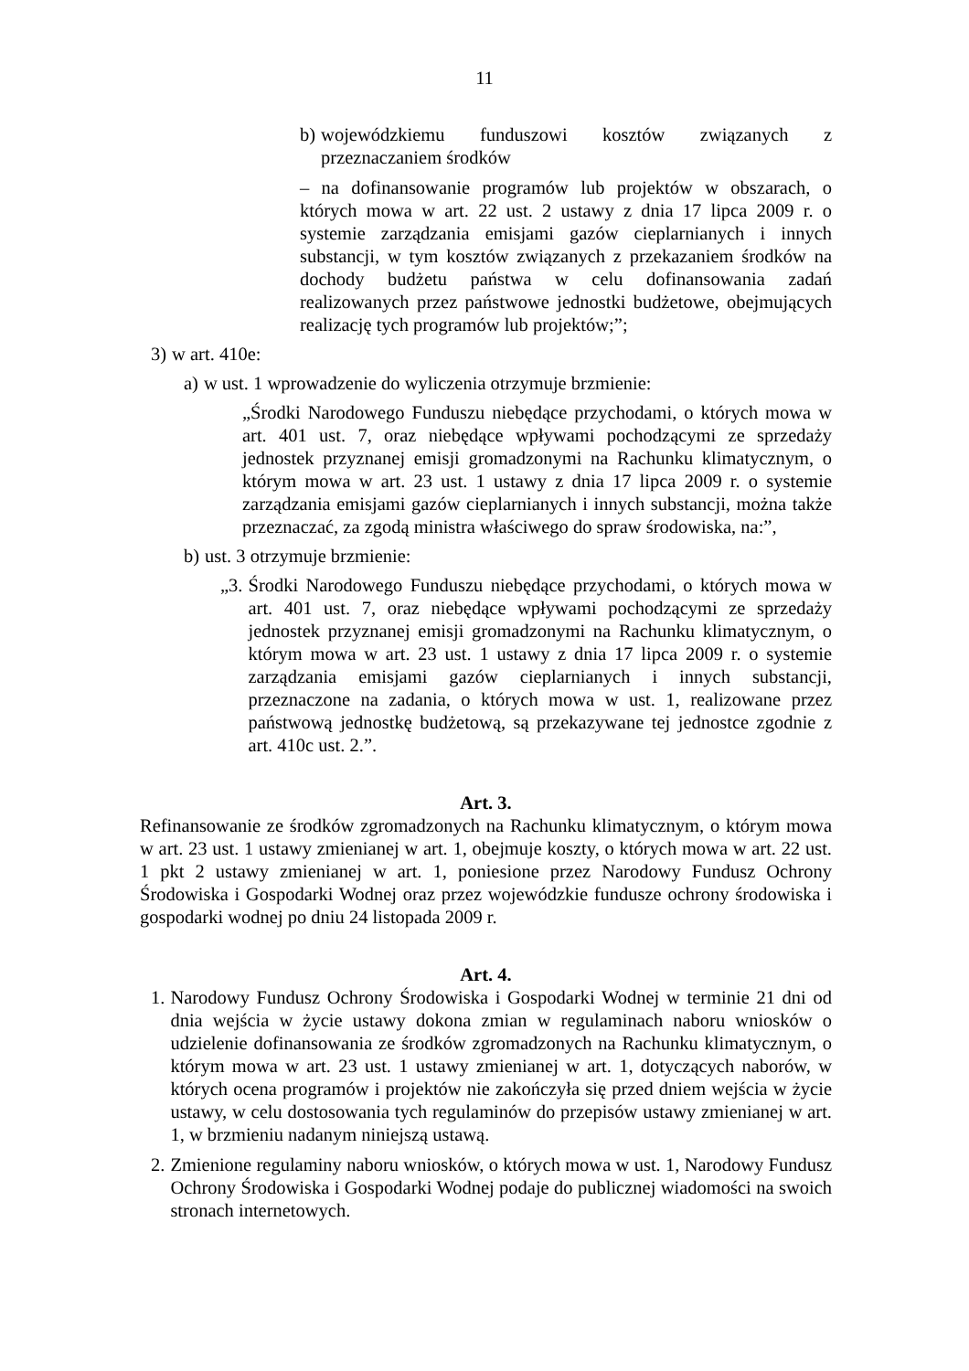11
b) wojewódzkiemu funduszowi kosztów związanych z przeznaczaniem środków
– na dofinansowanie programów lub projektów w obszarach, o których mowa w art. 22 ust. 2 ustawy z dnia 17 lipca 2009 r. o systemie zarządzania emisjami gazów cieplarnianych i innych substancji, w tym kosztów związanych z przekazaniem środków na dochody budżetu państwa w celu dofinansowania zadań realizowanych przez państwowe jednostki budżetowe, obejmujących realizację tych programów lub projektów;”;
3) w art. 410e:
a) w ust. 1 wprowadzenie do wyliczenia otrzymuje brzmienie:
„Środki Narodowego Funduszu niebędące przychodami, o których mowa w art. 401 ust. 7, oraz niebędące wpływami pochodzącymi ze sprzedaży jednostek przyznanej emisji gromadzonymi na Rachunku klimatycznym, o którym mowa w art. 23 ust. 1 ustawy z dnia 17 lipca 2009 r. o systemie zarządzania emisjami gazów cieplarnianych i innych substancji, można także przeznaczać, za zgodą ministra właściwego do spraw środowiska, na:”,
b) ust. 3 otrzymuje brzmienie:
„3. Środki Narodowego Funduszu niebędące przychodami, o których mowa w art. 401 ust. 7, oraz niebędące wpływami pochodzącymi ze sprzedaży jednostek przyznanej emisji gromadzonymi na Rachunku klimatycznym, o którym mowa w art. 23 ust. 1 ustawy z dnia 17 lipca 2009 r. o systemie zarządzania emisjami gazów cieplarnianych i innych substancji, przeznaczone na zadania, o których mowa w ust. 1, realizowane przez państwową jednostkę budżetową, są przekazywane tej jednostce zgodnie z art. 410c ust. 2.”.
Art. 3.
Refinansowanie ze środków zgromadzonych na Rachunku klimatycznym, o którym mowa w art. 23 ust. 1 ustawy zmienianej w art. 1, obejmuje koszty, o których mowa w art. 22 ust. 1 pkt 2 ustawy zmienianej w art. 1, poniesione przez Narodowy Fundusz Ochrony Środowiska i Gospodarki Wodnej oraz przez wojewódzkie fundusze ochrony środowiska i gospodarki wodnej po dniu 24 listopada 2009 r.
Art. 4.
1. Narodowy Fundusz Ochrony Środowiska i Gospodarki Wodnej w terminie 21 dni od dnia wejścia w życie ustawy dokona zmian w regulaminach naboru wniosków o udzielenie dofinansowania ze środków zgromadzonych na Rachunku klimatycznym, o którym mowa w art. 23 ust. 1 ustawy zmienianej w art. 1, dotyczących naborów, w których ocena programów i projektów nie zakończyła się przed dniem wejścia w życie ustawy, w celu dostosowania tych regulaminów do przepisów ustawy zmienianej w art. 1, w brzmieniu nadanym niniejszą ustawą.
2. Zmienione regulaminy naboru wniosków, o których mowa w ust. 1, Narodowy Fundusz Ochrony Środowiska i Gospodarki Wodnej podaje do publicznej wiadomości na swoich stronach internetowych.